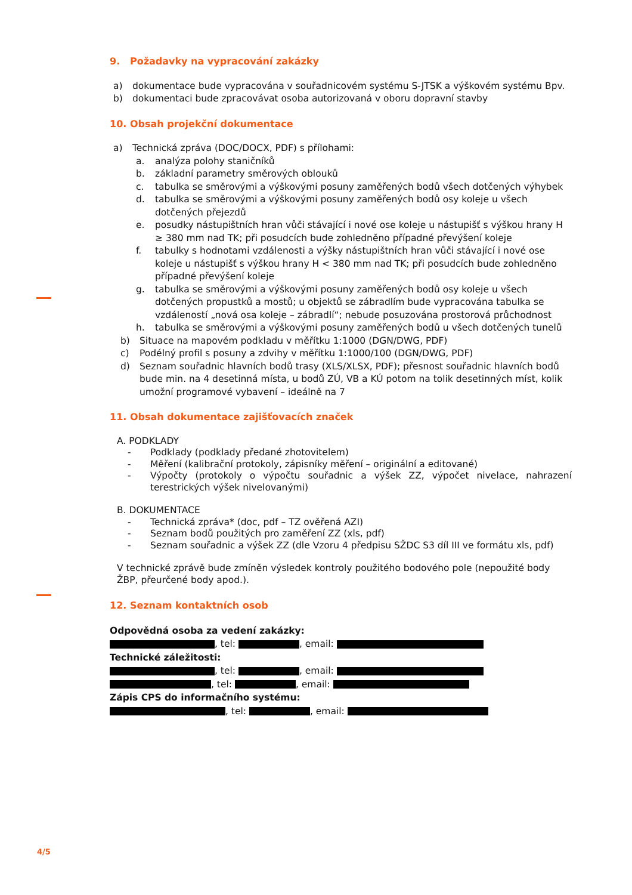9. Požadavky na vypracování zakázky
a) dokumentace bude vypracována v souřadnicovém systému S-JTSK a výškovém systému Bpv.
b) dokumentaci bude zpracovávat osoba autorizovaná v oboru dopravní stavby
10. Obsah projekční dokumentace
a) Technická zpráva (DOC/DOCX, PDF) s přílohami:
a. analýza polohy staničníků
b. základní parametry směrových oblouků
c. tabulka se směrovými a výškovými posuny zaměřených bodů všech dotčených výhybek
d. tabulka se směrovými a výškovými posuny zaměřených bodů osy koleje u všech dotčených přejezdů
e. posudky nástupištních hran vůči stávající i nové ose koleje u nástupišť s výškou hrany H ≥ 380 mm nad TK; při posudcích bude zohledněno případné převýšení koleje
f. tabulky s hodnotami vzdálenosti a výšky nástupištních hran vůči stávající i nové ose koleje u nástupišť s výškou hrany H < 380 mm nad TK; při posudcích bude zohledněno případné převýšení koleje
g. tabulka se směrovými a výškovými posuny zaměřených bodů osy koleje u všech dotčených propustků a mostů; u objektů se zábradlím bude vypracována tabulka se vzdáleností „nová osa koleje – zábradlí“; nebude posuzována prostorová průchodnost
h. tabulka se směrovými a výškovými posuny zaměřených bodů u všech dotčených tunelů
b) Situace na mapovém podkladu v měřítku 1:1000 (DGN/DWG, PDF)
c) Podélný profil s posuny a zdvihy v měřítku 1:1000/100 (DGN/DWG, PDF)
d) Seznam souřadnic hlavních bodů trasy (XLS/XLSX, PDF); přesnost souřadnic hlavních bodů bude min. na 4 desetinná místa, u bodů ZÚ, VB a KÚ potom na tolik desetinných míst, kolik umožní programové vybavení – ideálně na 7
11. Obsah dokumentace zajišťovacích značek
A. PODKLADY
- Podklady (podklady předané zhotovitelem)
- Měření (kalibrační protokoly, zápisníky měření – originální a editované)
- Výpočty (protokoly o výpočtu souřadnic a výšek ZZ, výpočet nivelace, nahrazení terestrických výšek nivelovanými)
B. DOKUMENTACE
- Technická zpráva* (doc, pdf – TZ ověřená AZI)
- Seznam bodů použitých pro zaměření ZZ (xls, pdf)
- Seznam souřadnic a výšek ZZ (dle Vzoru 4 předpisu SŽDC S3 díl III ve formátu xls, pdf)
V technické zprávě bude zmíněn výsledek kontroly použitého bodového pole (nepoužité body ŽBP, přeurčené body apod.).
12. Seznam kontaktních osob
Odpovědná osoba za vedení zakázky:
, tel: , email:
Technické záležitosti:
, tel: , email:
, tel: , email:
Zápis CPS do informačního systému:
, tel: , email:
4/5